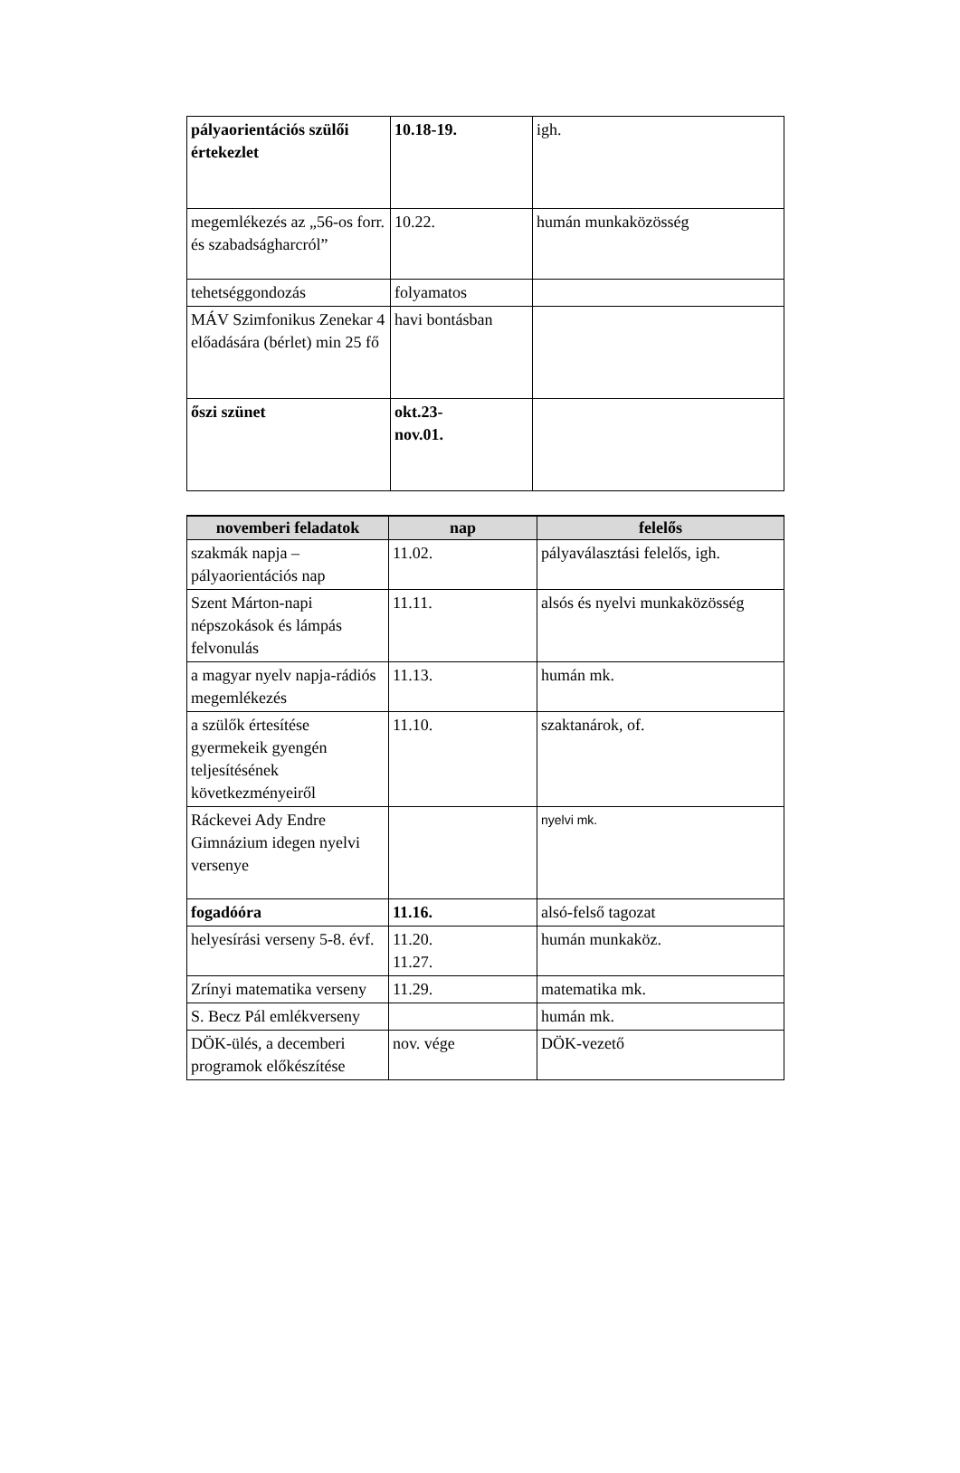| pályaorientációs szülői értekezlet | 10.18-19. | igh. |
| megemlékezés az „56-os forr. és szabadságharcról” | 10.22. | humán munkaközösség |
| tehetséggondozás | folyamatos | |
| MÁV Szimfonikus Zenekar 4 előadására (bérlet) min 25 fő | havi bontásban | |
| őszi szünet | okt.23- nov.01. | |
| novemberi feladatok | nap | felelős |
| --- | --- | --- |
| szakmák napja – pályaorientációs nap | 11.02. | pályaválasztási felelős, igh. |
| Szent Márton-napi népszokások és lámpás felvonulás | 11.11. | alsós és nyelvi munkaközösség |
| a magyar nyelv napja-rádiós megemlékezés | 11.13. | humán mk. |
| a szülők értesítése gyermekeik gyengén teljesítésének következményeiről | 11.10. | szaktanárok, of. |
| Ráckevei Ady Endre Gimnázium idegen nyelvi versenye | | nyelvi mk. |
| fogadóóra | 11.16. | alsó-felső tagozat |
| helyesírási verseny 5-8. évf. | 11.20. 11.27. | humán munkaköz. |
| Zrínyi matematika verseny | 11.29. | matematika mk. |
| S. Becz Pál emlékverseny | | humán mk. |
| DÖK-ülés, a decemberi programok előkészítése | nov. vége | DÖK-vezető |